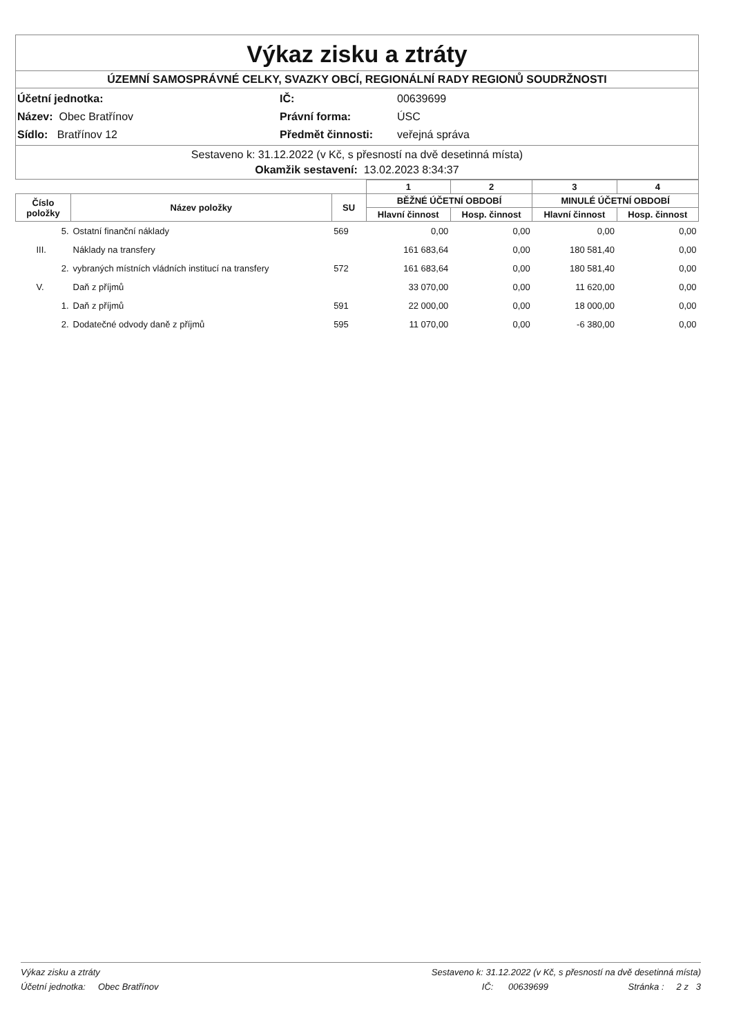Výkaz zisku a ztráty
ÚZEMNÍ SAMOSPRÁVNÉ CELKY, SVAZKY OBCÍ, REGIONÁLNÍ RADY REGIONŮ SOUDRŽNOSTI
Účetní jednotka:
IČ:
00639699
Název: Obec Bratřínov
Právní forma:
ÚSC
Sídlo: Bratřínov 12
Předmět činnosti:
veřejná správa
Sestaveno k: 31.12.2022 (v Kč, s přesností na dvě desetinná místa)
Okamžik sestavení: 13.02.2023 8:34:37
| | | | 1 | 2 | 3 | 4 |
| --- | --- | --- | --- | --- | --- | --- |
| Číslo položky | Název položky | SU | BĚŽNÉ ÚČETNÍ OBDOBÍ | | MINULÉ ÚČETNÍ OBDOBÍ | |
| | | | Hlavní činnost | Hosp. činnost | Hlavní činnost | Hosp. činnost |
| 5. | Ostatní finanční náklady | 569 | 0,00 | 0,00 | 0,00 | 0,00 |
| III. | Náklady na transfery | | 161 683,64 | 0,00 | 180 581,40 | 0,00 |
| 2. | vybraných místních vládních institucí na transfery | 572 | 161 683,64 | 0,00 | 180 581,40 | 0,00 |
| V. | Daň z příjmů | | 33 070,00 | 0,00 | 11 620,00 | 0,00 |
| 1. | Daň z příjmů | 591 | 22 000,00 | 0,00 | 18 000,00 | 0,00 |
| 2. | Dodatečné odvody daně z příjmů | 595 | 11 070,00 | 0,00 | -6 380,00 | 0,00 |
Výkaz zisku a ztráty Sestaveno k: 31.12.2022 (v Kč, s přesností na dvě desetinná místa)
Účetní jednotka: Obec Bratřínov IČ: 00639699 Stránka : 2 z 3